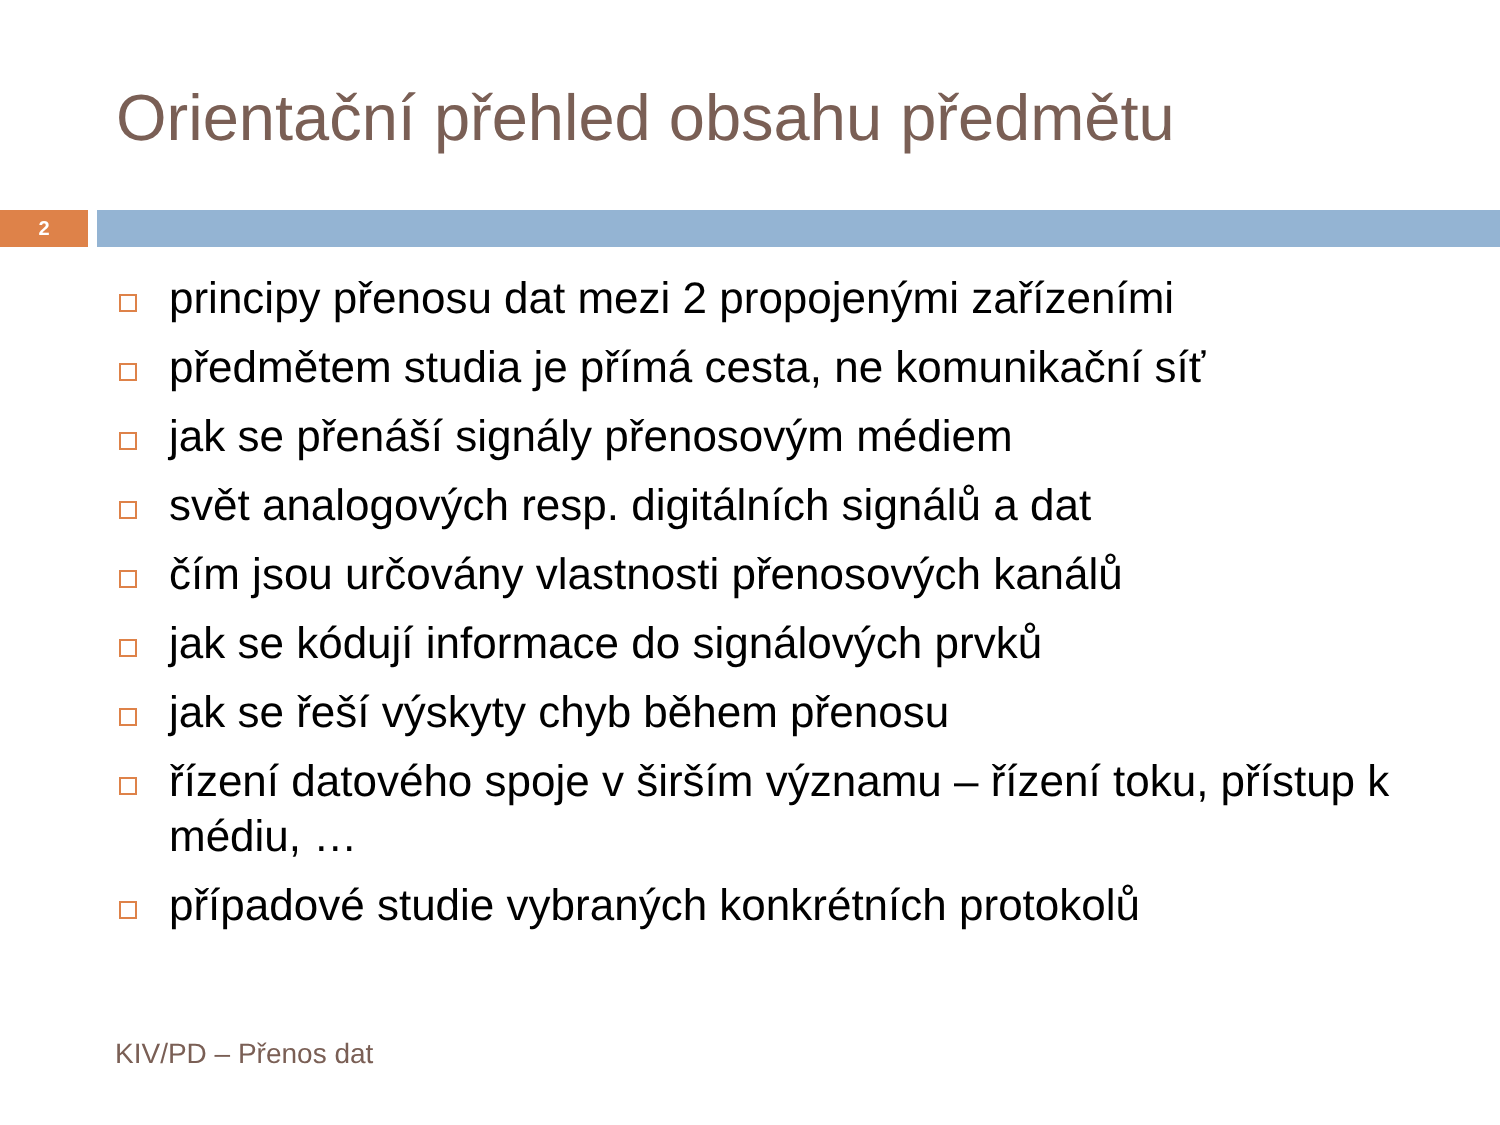Orientační přehled obsahu předmětu
2
principy přenosu dat mezi 2 propojenými zařízeními
předmětem studia je přímá cesta, ne komunikační síť
jak se přenáší signály přenosovým médiem
svět analogových resp. digitálních signálů a dat
čím jsou určovány vlastnosti přenosových kanálů
jak se kódují informace do signálových prvků
jak se řeší výskyty chyb během přenosu
řízení datového spoje v širším významu – řízení toku, přístup k médiu, …
případové studie vybraných konkrétních protokolů
KIV/PD – Přenos dat